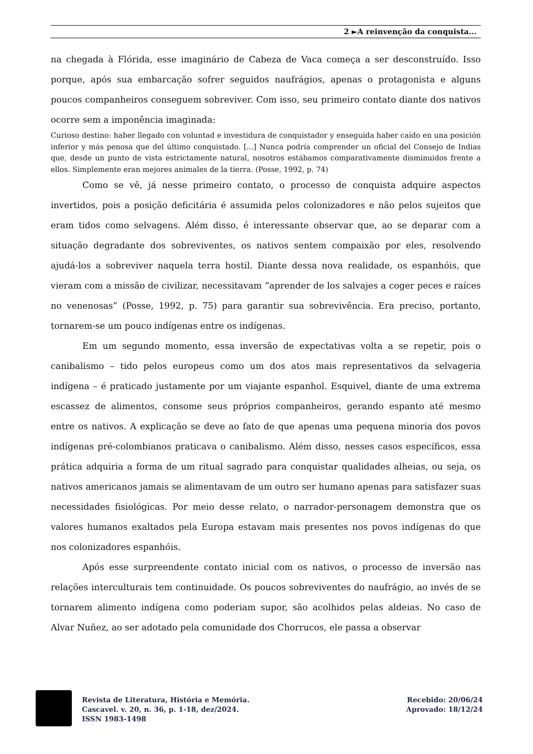2 ►A reinvenção da conquista...
na chegada à Flórida, esse imaginário de Cabeza de Vaca começa a ser desconstruído. Isso porque, após sua embarcação sofrer seguidos naufrágios, apenas o protagonista e alguns poucos companheiros conseguem sobreviver. Com isso, seu primeiro contato diante dos nativos ocorre sem a imponência imaginada:
Curioso destino: haber llegado con voluntad e investidura de conquistador y enseguida haber caído en una posición inferior y más penosa que del último conquistado. [...] Nunca podría comprender un oficial del Consejo de Indias que, desde un punto de vista estrictamente natural, nosotros estábamos comparativamente disminuidos frente a ellos. Simplemente eran mejores animales de la tierra. (Posse, 1992, p. 74)
Como se vê, já nesse primeiro contato, o processo de conquista adquire aspectos invertidos, pois a posição deficitária é assumida pelos colonizadores e não pelos sujeitos que eram tidos como selvagens. Além disso, é interessante observar que, ao se deparar com a situação degradante dos sobreviventes, os nativos sentem compaixão por eles, resolvendo ajudá-los a sobreviver naquela terra hostil. Diante dessa nova realidade, os espanhóis, que vieram com a missão de civilizar, necessitavam “aprender de los salvajes a coger peces e raíces no venenosas” (Posse, 1992, p. 75) para garantir sua sobrevivência. Era preciso, portanto, tornarem-se um pouco indígenas entre os indígenas.
Em um segundo momento, essa inversão de expectativas volta a se repetir, pois o canibalismo – tido pelos europeus como um dos atos mais representativos da selvageria indígena – é praticado justamente por um viajante espanhol. Esquivel, diante de uma extrema escassez de alimentos, consome seus próprios companheiros, gerando espanto até mesmo entre os nativos. A explicação se deve ao fato de que apenas uma pequena minoria dos povos indígenas pré-colombianos praticava o canibalismo. Além disso, nesses casos específicos, essa prática adquiria a forma de um ritual sagrado para conquistar qualidades alheias, ou seja, os nativos americanos jamais se alimentavam de um outro ser humano apenas para satisfazer suas necessidades fisiológicas. Por meio desse relato, o narrador-personagem demonstra que os valores humanos exaltados pela Europa estavam mais presentes nos povos indígenas do que nos colonizadores espanhóis.
Após esse surpreendente contato inicial com os nativos, o processo de inversão nas relações interculturais tem continuidade. Os poucos sobreviventes do naufrágio, ao invés de se tornarem alimento indígena como poderiam supor, são acolhidos pelas aldeias. No caso de Alvar Nuñez, ao ser adotado pela comunidade dos Chorrucos, ele passa a observar
Revista de Literatura, História e Memória.
Cascavel. v. 20, n. 36, p. 1-18, dez/2024.
ISSN 1983-1498
Recebido: 20/06/24
Aprovado: 18/12/24